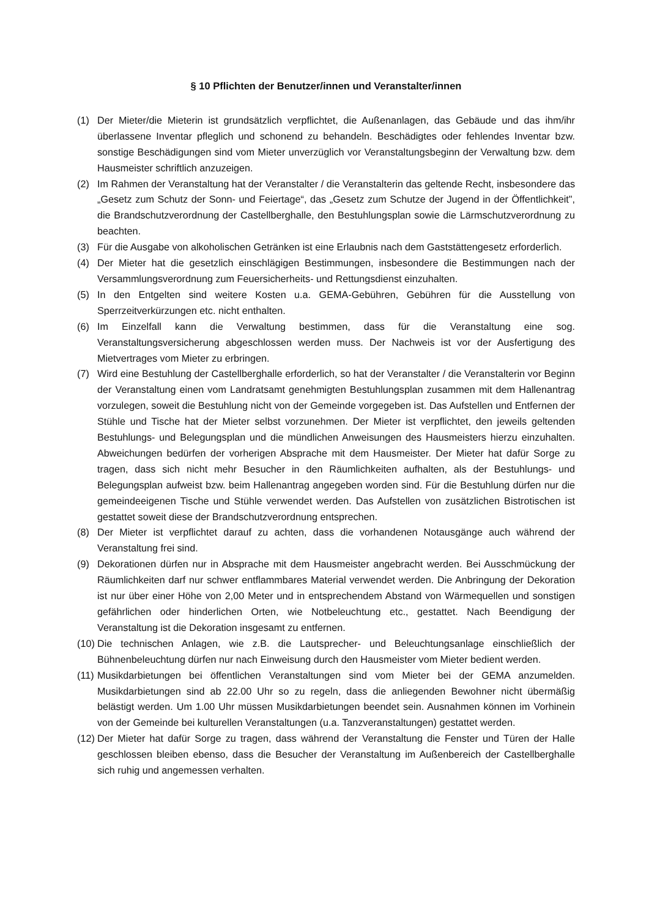§ 10 Pflichten der Benutzer/innen und Veranstalter/innen
(1) Der Mieter/die Mieterin ist grundsätzlich verpflichtet, die Außenanlagen, das Gebäude und das ihm/ihr überlassene Inventar pfleglich und schonend zu behandeln. Beschädigtes oder fehlendes Inventar bzw. sonstige Beschädigungen sind vom Mieter unverzüglich vor Veranstaltungsbeginn der Verwaltung bzw. dem Hausmeister schriftlich anzuzeigen.
(2) Im Rahmen der Veranstaltung hat der Veranstalter / die Veranstalterin das geltende Recht, insbesondere das „Gesetz zum Schutz der Sonn- und Feiertage“, das „Gesetz zum Schutze der Jugend in der Öffentlichkeit", die Brandschutzverordnung der Castellberghalle, den Bestuhlungsplan sowie die Lärmschutzverordnung zu beachten.
(3) Für die Ausgabe von alkoholischen Getränken ist eine Erlaubnis nach dem Gaststättengesetz erforderlich.
(4) Der Mieter hat die gesetzlich einschlägigen Bestimmungen, insbesondere die Bestimmungen nach der Versammlungsverordnung zum Feuersicherheits- und Rettungsdienst einzuhalten.
(5) In den Entgelten sind weitere Kosten u.a. GEMA-Gebühren, Gebühren für die Ausstellung von Sperrzeitverkürzungen etc. nicht enthalten.
(6) Im Einzelfall kann die Verwaltung bestimmen, dass für die Veranstaltung eine sog. Veranstaltungsversicherung abgeschlossen werden muss. Der Nachweis ist vor der Ausfertigung des Mietvertrages vom Mieter zu erbringen.
(7) Wird eine Bestuhlung der Castellberghalle erforderlich, so hat der Veranstalter / die Veranstalterin vor Beginn der Veranstaltung einen vom Landratsamt genehmigten Bestuhlungsplan zusammen mit dem Hallenantrag vorzulegen, soweit die Bestuhlung nicht von der Gemeinde vorgegeben ist. Das Aufstellen und Entfernen der Stühle und Tische hat der Mieter selbst vorzunehmen. Der Mieter ist verpflichtet, den jeweils geltenden Bestuhlungs- und Belegungsplan und die mündlichen Anweisungen des Hausmeisters hierzu einzuhalten. Abweichungen bedürfen der vorherigen Absprache mit dem Hausmeister. Der Mieter hat dafür Sorge zu tragen, dass sich nicht mehr Besucher in den Räumlichkeiten aufhalten, als der Bestuhlungs- und Belegungsplan aufweist bzw. beim Hallenantrag angegeben worden sind. Für die Bestuhlung dürfen nur die gemeindeeigenen Tische und Stühle verwendet werden. Das Aufstellen von zusätzlichen Bistrotischen ist gestattet soweit diese der Brandschutzverordnung entsprechen.
(8) Der Mieter ist verpflichtet darauf zu achten, dass die vorhandenen Notausgänge auch während der Veranstaltung frei sind.
(9) Dekorationen dürfen nur in Absprache mit dem Hausmeister angebracht werden. Bei Ausschmückung der Räumlichkeiten darf nur schwer entflammbares Material verwendet werden. Die Anbringung der Dekoration ist nur über einer Höhe von 2,00 Meter und in entsprechendem Abstand von Wärmequellen und sonstigen gefährlichen oder hinderlichen Orten, wie Notbeleuchtung etc., gestattet. Nach Beendigung der Veranstaltung ist die Dekoration insgesamt zu entfernen.
(10)
Die technischen Anlagen, wie z.B. die Lautsprecher- und Beleuchtungsanlage einschließlich der Bühnenbeleuchtung dürfen nur nach Einweisung durch den Hausmeister vom Mieter bedient werden.
(11)
Musikdarbietungen bei öffentlichen Veranstaltungen sind vom Mieter bei der GEMA anzumelden. Musikdarbietungen sind ab 22.00 Uhr so zu regeln, dass die anliegenden Bewohner nicht übermäßig belästigt werden. Um 1.00 Uhr müssen Musikdarbietungen beendet sein. Ausnahmen können im Vorhinein von der Gemeinde bei kulturellen Veranstaltungen (u.a. Tanzveranstaltungen) gestattet werden.
(12)
Der Mieter hat dafür Sorge zu tragen, dass während der Veranstaltung die Fenster und Türen der Halle geschlossen bleiben ebenso, dass die Besucher der Veranstaltung im Außenbereich der Castellberghalle sich ruhig und angemessen verhalten.